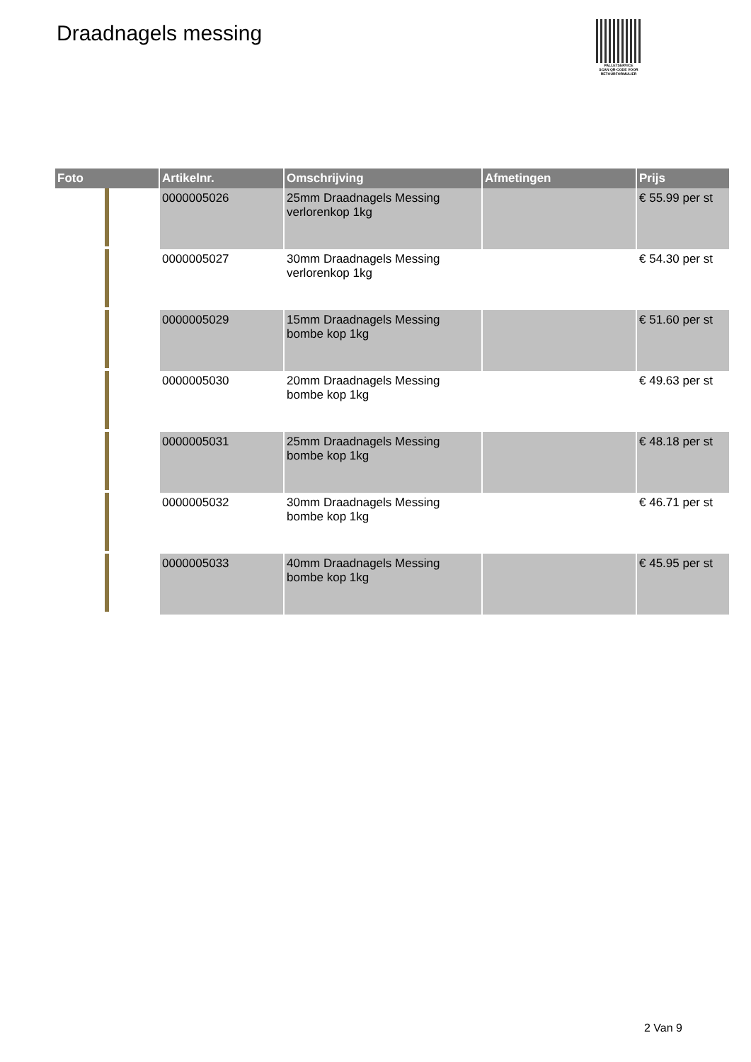Draadnagels messing
PALLETSERVICE
SCAN QR-CODE VOOR
RETOURFORMULIER
| Foto | Artikelnr. | Omschrijving | Afmetingen | Prijs |
| --- | --- | --- | --- | --- |
| | 0000005026 | 25mm Draadnagels Messing verlorenkop 1kg | | € 55.99 per st |
| | 0000005027 | 30mm Draadnagels Messing verlorenkop 1kg | | € 54.30 per st |
| | 0000005029 | 15mm Draadnagels Messing bombe kop 1kg | | € 51.60 per st |
| | 0000005030 | 20mm Draadnagels Messing bombe kop 1kg | | € 49.63 per st |
| | 0000005031 | 25mm Draadnagels Messing bombe kop 1kg | | € 48.18 per st |
| | 0000005032 | 30mm Draadnagels Messing bombe kop 1kg | | € 46.71 per st |
| | 0000005033 | 40mm Draadnagels Messing bombe kop 1kg | | € 45.95 per st |
2 Van 9